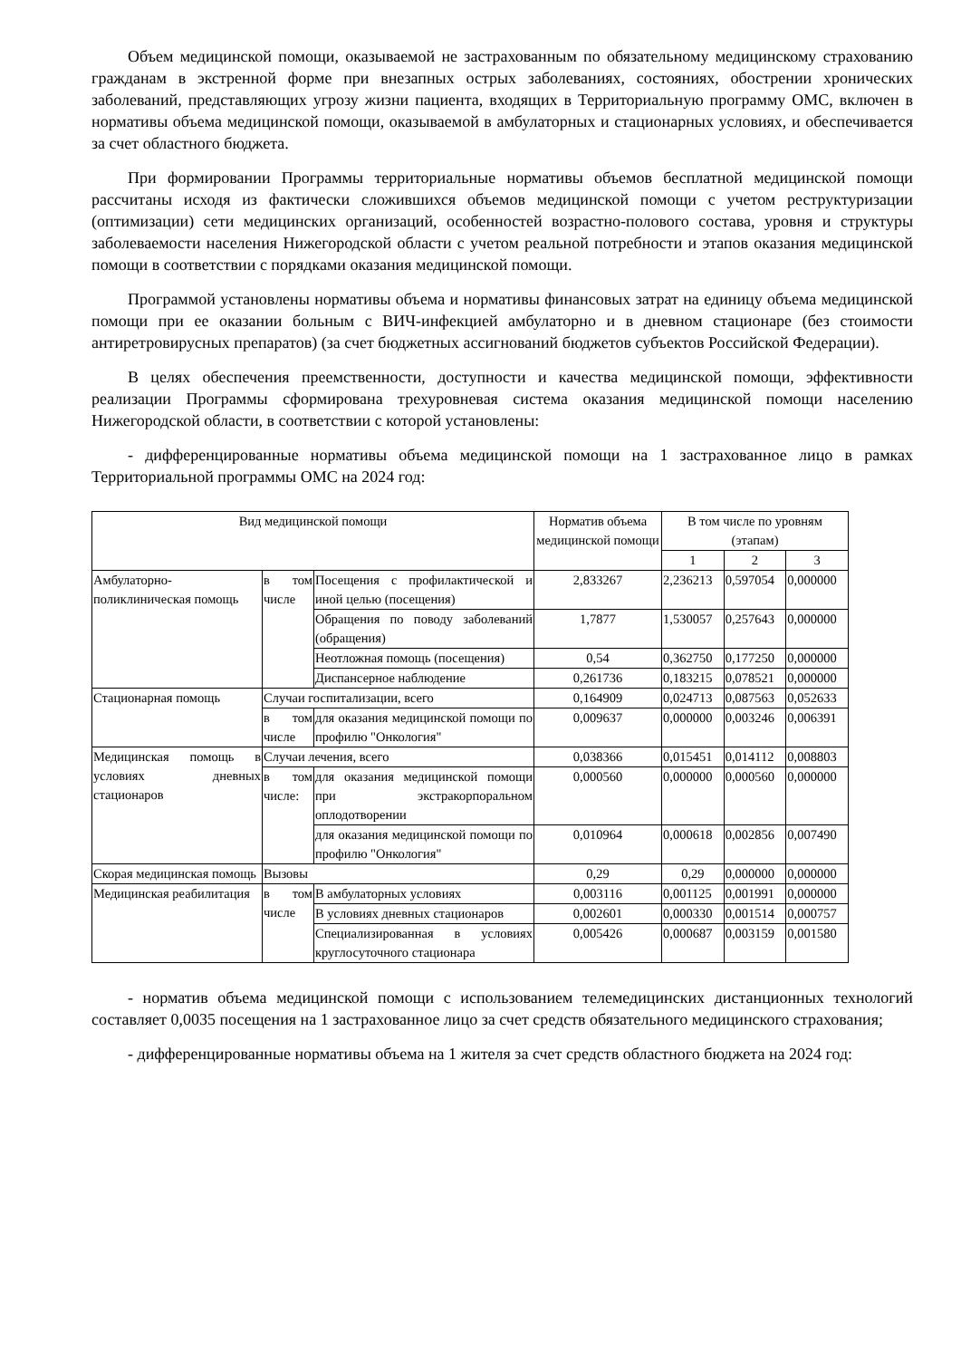Объем медицинской помощи, оказываемой не застрахованным по обязательному медицинскому страхованию гражданам в экстренной форме при внезапных острых заболеваниях, состояниях, обострении хронических заболеваний, представляющих угрозу жизни пациента, входящих в Территориальную программу ОМС, включен в нормативы объема медицинской помощи, оказываемой в амбулаторных и стационарных условиях, и обеспечивается за счет областного бюджета.
При формировании Программы территориальные нормативы объемов бесплатной медицинской помощи рассчитаны исходя из фактически сложившихся объемов медицинской помощи с учетом реструктуризации (оптимизации) сети медицинских организаций, особенностей возрастно-полового состава, уровня и структуры заболеваемости населения Нижегородской области с учетом реальной потребности и этапов оказания медицинской помощи в соответствии с порядками оказания медицинской помощи.
Программой установлены нормативы объема и нормативы финансовых затрат на единицу объема медицинской помощи при ее оказании больным с ВИЧ-инфекцией амбулаторно и в дневном стационаре (без стоимости антиретровирусных препаратов) (за счет бюджетных ассигнований бюджетов субъектов Российской Федерации).
В целях обеспечения преемственности, доступности и качества медицинской помощи, эффективности реализации Программы сформирована трехуровневая система оказания медицинской помощи населению Нижегородской области, в соответствии с которой установлены:
- дифференцированные нормативы объема медицинской помощи на 1 застрахованное лицо в рамках Территориальной программы ОМС на 2024 год:
| Вид медицинской помощи | | | Норматив объема медицинской помощи | В том числе по уровням (этапам) | | |
| --- | --- | --- | --- | --- | --- | --- |
| | | | | 1 | 2 | 3 |
| Амбулаторно-поликлиническая помощь | в том числе | Посещения с профилактической и иной целью (посещения) | 2,833267 | 2,236213 | 0,597054 | 0,000000 |
| | | Обращения по поводу заболеваний (обращения) | 1,7877 | 1,530057 | 0,257643 | 0,000000 |
| | | Неотложная помощь (посещения) | 0,54 | 0,362750 | 0,177250 | 0,000000 |
| | | Диспансерное наблюдение | 0,261736 | 0,183215 | 0,078521 | 0,000000 |
| Стационарная помощь | Случаи госпитализации, всего | | 0,164909 | 0,024713 | 0,087563 | 0,052633 |
| | в том числе | для оказания медицинской помощи по профилю "Онкология" | 0,009637 | 0,000000 | 0,003246 | 0,006391 |
| Медицинская помощь в условиях дневных стационаров | Случаи лечения, всего | | 0,038366 | 0,015451 | 0,014112 | 0,008803 |
| | в том числе: | для оказания медицинской помощи при экстракорпоральном оплодотворении | 0,000560 | 0,000000 | 0,000560 | 0,000000 |
| | | для оказания медицинской помощи по профилю "Онкология" | 0,010964 | 0,000618 | 0,002856 | 0,007490 |
| Скорая медицинская помощь | Вызовы | | 0,29 | 0,29 | 0,000000 | 0,000000 |
| Медицинская реабилитация | в том числе | В амбулаторных условиях | 0,003116 | 0,001125 | 0,001991 | 0,000000 |
| | | В условиях дневных стационаров | 0,002601 | 0,000330 | 0,001514 | 0,000757 |
| | | Специализированная в условиях круглосуточного стационара | 0,005426 | 0,000687 | 0,003159 | 0,001580 |
- норматив объема медицинской помощи с использованием телемедицинских дистанционных технологий составляет 0,0035 посещения на 1 застрахованное лицо за счет средств обязательного медицинского страхования;
- дифференцированные нормативы объема на 1 жителя за счет средств областного бюджета на 2024 год: